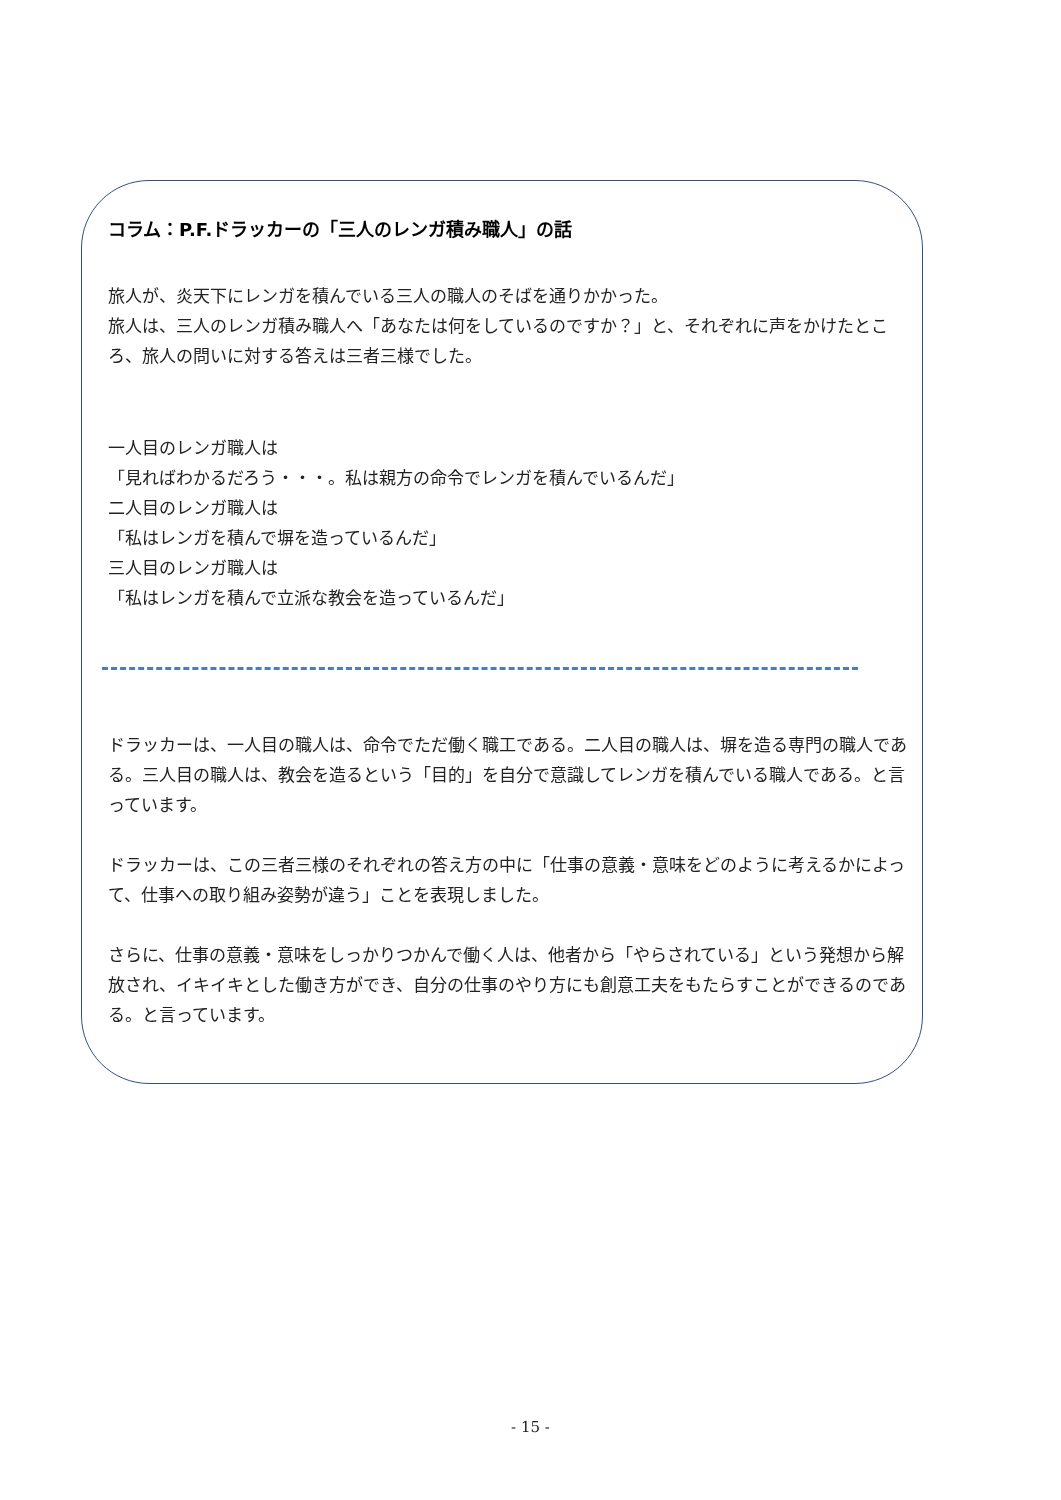コラム：P.F.ドラッカーの「三人のレンガ積み職人」の話
旅人が、炎天下にレンガを積んでいる三人の職人のそばを通りかかった。
旅人は、三人のレンガ積み職人へ「あなたは何をしているのですか？」と、それぞれに声をかけたところ、旅人の問いに対する答えは三者三様でした。
一人目のレンガ職人は
「見ればわかるだろう・・・。私は親方の命令でレンガを積んでいるんだ」
二人目のレンガ職人は
「私はレンガを積んで塀を造っているんだ」
三人目のレンガ職人は
「私はレンガを積んで立派な教会を造っているんだ」
ドラッカーは、一人目の職人は、命令でただ働く職工である。二人目の職人は、塀を造る専門の職人である。三人目の職人は、教会を造るという「目的」を自分で意識してレンガを積んでいる職人である。と言っています。
ドラッカーは、この三者三様のそれぞれの答え方の中に「仕事の意義・意味をどのように考えるかによって、仕事への取り組み姿勢が違う」ことを表現しました。
さらに、仕事の意義・意味をしっかりつかんで働く人は、他者から「やらされている」という発想から解放され、イキイキとした働き方ができ、自分の仕事のやり方にも創意工夫をもたらすことができるのである。と言っています。
- 15 -